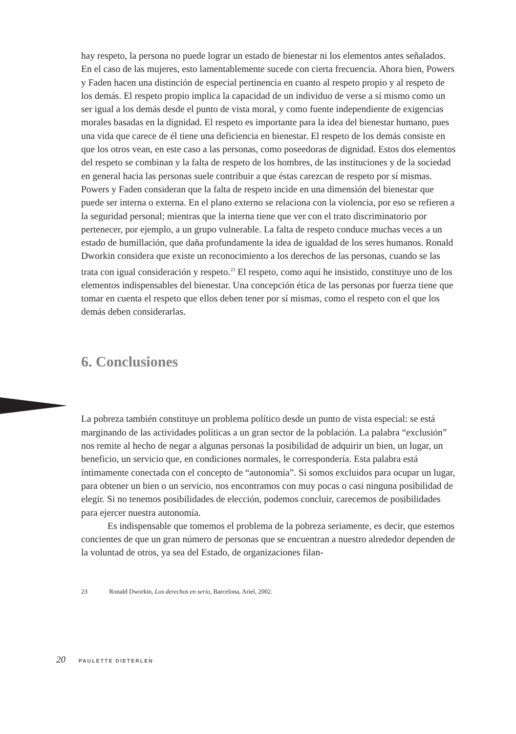hay respeto, la persona no puede lograr un estado de bienestar ni los elementos antes señalados. En el caso de las mujeres, esto lamentablemente sucede con cierta frecuencia. Ahora bien, Powers y Faden hacen una distinción de especial pertinencia en cuanto al respeto propio y al respeto de los demás. El respeto propio implica la capacidad de un individuo de verse a sí mismo como un ser igual a los demás desde el punto de vista moral, y como fuente independiente de exigencias morales basadas en la dignidad. El respeto es importante para la idea del bienestar humano, pues una vida que carece de él tiene una deficiencia en bienestar. El respeto de los demás consiste en que los otros vean, en este caso a las personas, como poseedoras de dignidad. Estos dos elementos del respeto se combinan y la falta de respeto de los hombres, de las instituciones y de la sociedad en general hacia las personas suele contribuir a que éstas carezcan de respeto por sí mismas. Powers y Faden consideran que la falta de respeto incide en una dimensión del bienestar que puede ser interna o externa. En el plano externo se relaciona con la violencia, por eso se refieren a la seguridad personal; mientras que la interna tiene que ver con el trato discriminatorio por pertenecer, por ejemplo, a un grupo vulnerable. La falta de respeto conduce muchas veces a un estado de humillación, que daña profundamente la idea de igualdad de los seres humanos. Ronald Dworkin considera que existe un reconocimiento a los derechos de las personas, cuando se las trata con igual consideración y respeto.<sup>23</sup> El respeto, como aquí he insistido, constituye uno de los elementos indispensables del bienestar. Una concepción ética de las personas por fuerza tiene que tomar en cuenta el respeto que ellos deben tener por sí mismas, como el respeto con el que los demás deben considerarlas.
6. Conclusiones
La pobreza también constituye un problema político desde un punto de vista especial: se está marginando de las actividades políticas a un gran sector de la población. La palabra “exclusión” nos remite al hecho de negar a algunas personas la posibilidad de adquirir un bien, un lugar, un beneficio, un servicio que, en condiciones normales, le correspondería. Esta palabra está íntimamente conectada con el concepto de “autonomía”. Si somos excluidos para ocupar un lugar, para obtener un bien o un servicio, nos encontramos con muy pocas o casi ninguna posibilidad de elegir. Si no tenemos posibilidades de elección, podemos concluir, carecemos de posibilidades para ejercer nuestra autonomía.
Es indispensable que tomemos el problema de la pobreza seriamente, es decir, que estemos concientes de que un gran número de personas que se encuentran a nuestro alrededor dependen de la voluntad de otros, ya sea del Estado, de organizaciones filan-
23 Ronald Dworkin, Los derechos en serio, Barcelona, Ariel, 2002.
20 PAULETTE DIETERLEN